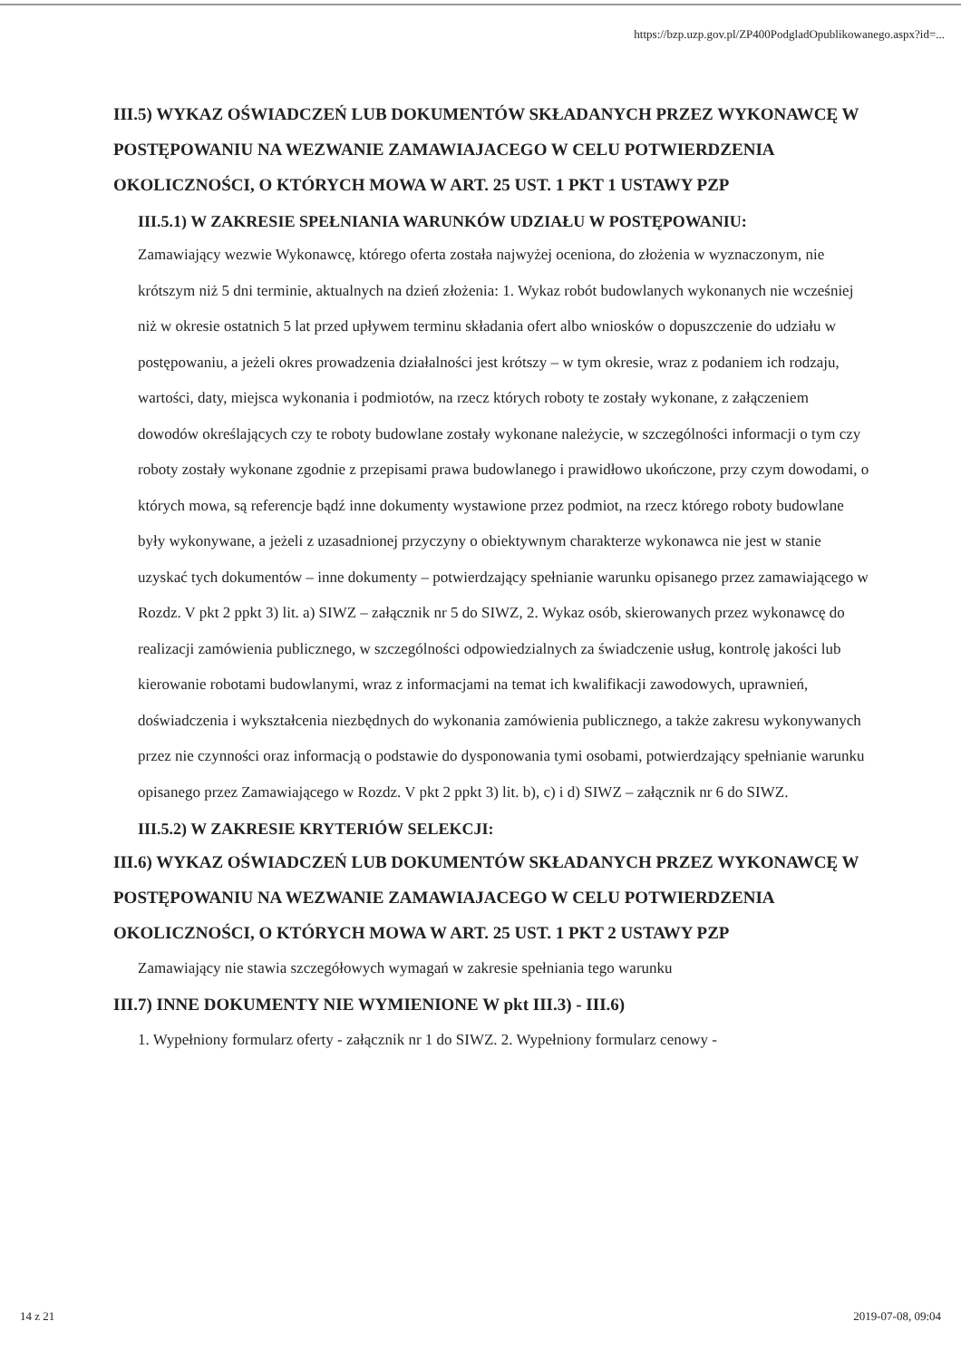https://bzp.uzp.gov.pl/ZP400PodgladOpublikowanego.aspx?id=...
III.5) WYKAZ OŚWIADCZEŃ LUB DOKUMENTÓW SKŁADANYCH PRZEZ WYKONAWCĘ W POSTĘPOWANIU NA WEZWANIE ZAMAWIAJACEGO W CELU POTWIERDZENIA OKOLICZNOŚCI, O KTÓRYCH MOWA W ART. 25 UST. 1 PKT 1 USTAWY PZP
III.5.1) W ZAKRESIE SPEŁNIANIA WARUNKÓW UDZIAŁU W POSTĘPOWANIU:
Zamawiający wezwie Wykonawcę, którego oferta została najwyżej oceniona, do złożenia w wyznaczonym, nie krótszym niż 5 dni terminie, aktualnych na dzień złożenia: 1. Wykaz robót budowlanych wykonanych nie wcześniej niż w okresie ostatnich 5 lat przed upływem terminu składania ofert albo wniosków o dopuszczenie do udziału w postępowaniu, a jeżeli okres prowadzenia działalności jest krótszy – w tym okresie, wraz z podaniem ich rodzaju, wartości, daty, miejsca wykonania i podmiotów, na rzecz których roboty te zostały wykonane, z załączeniem dowodów określających czy te roboty budowlane zostały wykonane należycie, w szczególności informacji o tym czy roboty zostały wykonane zgodnie z przepisami prawa budowlanego i prawidłowo ukończone, przy czym dowodami, o których mowa, są referencje bądź inne dokumenty wystawione przez podmiot, na rzecz którego roboty budowlane były wykonywane, a jeżeli z uzasadnionej przyczyny o obiektywnym charakterze wykonawca nie jest w stanie uzyskać tych dokumentów – inne dokumenty – potwierdzający spełnianie warunku opisanego przez zamawiającego w Rozdz. V pkt 2 ppkt 3) lit. a) SIWZ – załącznik nr 5 do SIWZ, 2. Wykaz osób, skierowanych przez wykonawcę do realizacji zamówienia publicznego, w szczególności odpowiedzialnych za świadczenie usług, kontrolę jakości lub kierowanie robotami budowlanymi, wraz z informacjami na temat ich kwalifikacji zawodowych, uprawnień, doświadczenia i wykształcenia niezbędnych do wykonania zamówienia publicznego, a także zakresu wykonywanych przez nie czynności oraz informacją o podstawie do dysponowania tymi osobami, potwierdzający spełnianie warunku opisanego przez Zamawiającego w Rozdz. V pkt 2 ppkt 3) lit. b), c) i d) SIWZ – załącznik nr 6 do SIWZ.
III.5.2) W ZAKRESIE KRYTERIÓW SELEKCJI:
III.6) WYKAZ OŚWIADCZEŃ LUB DOKUMENTÓW SKŁADANYCH PRZEZ WYKONAWCĘ W POSTĘPOWANIU NA WEZWANIE ZAMAWIAJACEGO W CELU POTWIERDZENIA OKOLICZNOŚCI, O KTÓRYCH MOWA W ART. 25 UST. 1 PKT 2 USTAWY PZP
Zamawiający nie stawia szczegółowych wymagań w zakresie spełniania tego warunku
III.7) INNE DOKUMENTY NIE WYMIENIONE W pkt III.3) - III.6)
1. Wypełniony formularz oferty - załącznik nr 1 do SIWZ. 2. Wypełniony formularz cenowy -
14 z 21 2019-07-08, 09:04